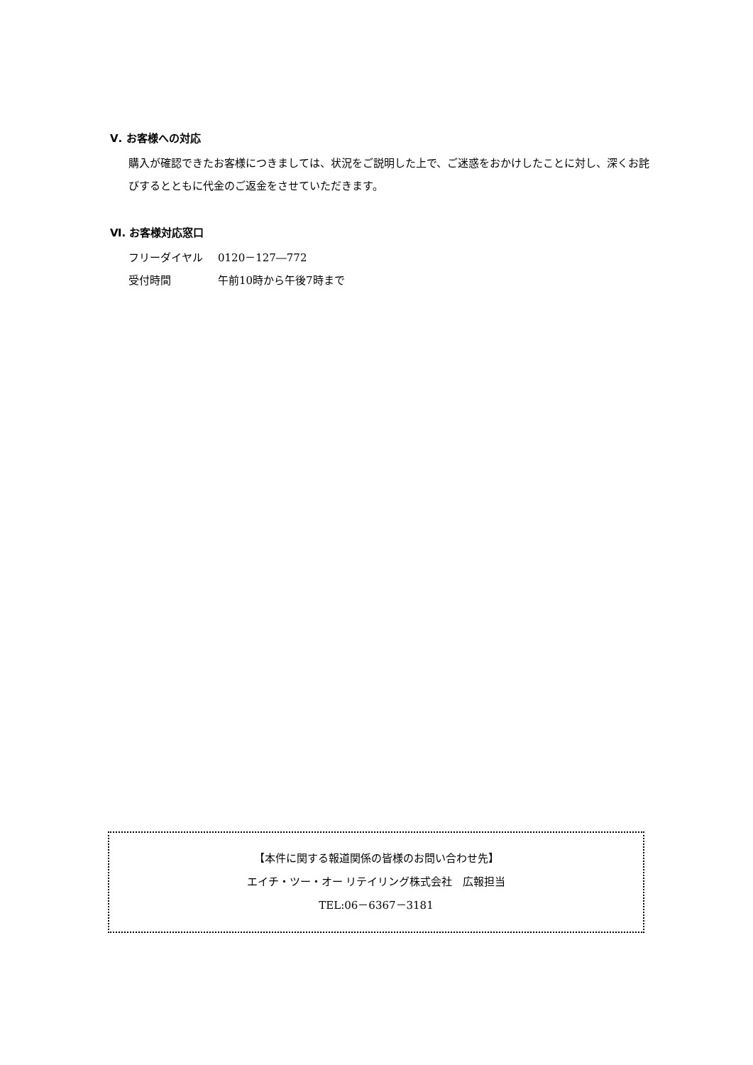Ⅴ. お客様への対応
購入が確認できたお客様につきましては、状況をご説明した上で、ご迷惑をおかけしたことに対し、深くお詫びするとともに代金のご返金をさせていただきます。
Ⅵ. お客様対応窓口
フリーダイヤル 0120－127―772
受付時間 午前10時から午後7時まで
【本件に関する報道関係の皆様のお問い合わせ先】
エイチ・ツー・オー リテイリング株式会社　広報担当
TEL:06－6367－3181